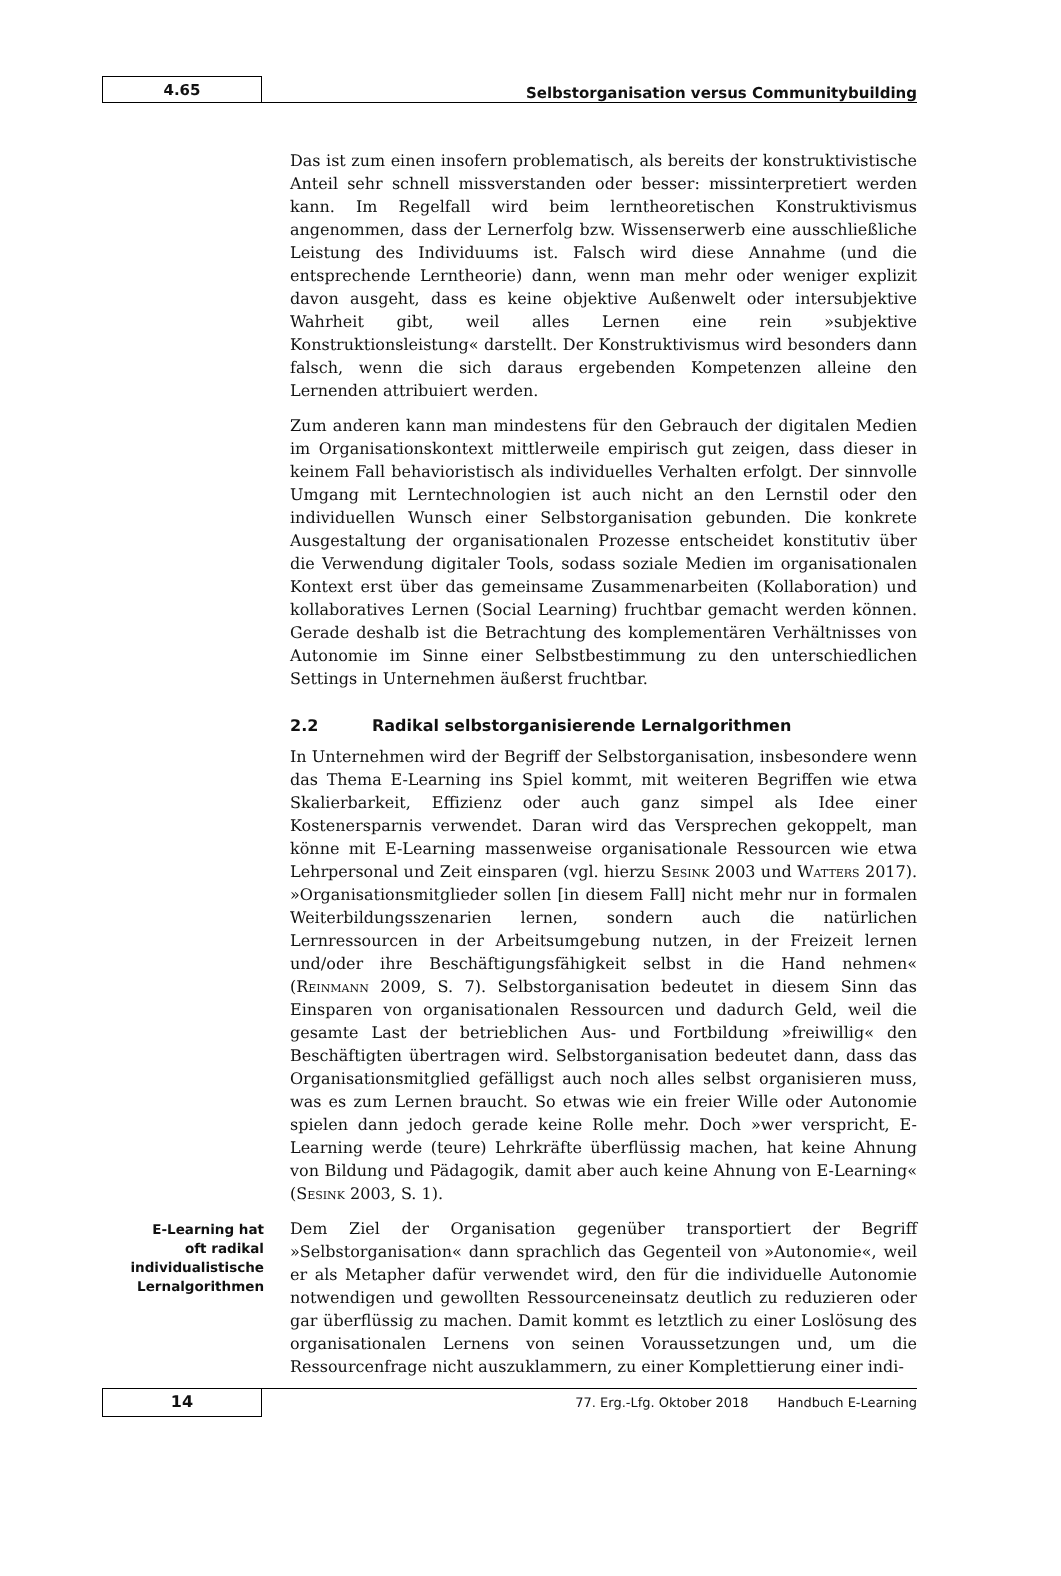4.65
Selbstorganisation versus Communitybuilding
Das ist zum einen insofern problematisch, als bereits der konstruktivistische Anteil sehr schnell missverstanden oder besser: missinterpretiert werden kann. Im Regelfall wird beim lerntheoretischen Konstruktivismus angenommen, dass der Lernerfolg bzw. Wissenserwerb eine ausschließliche Leistung des Individuums ist. Falsch wird diese Annahme (und die entsprechende Lerntheorie) dann, wenn man mehr oder weniger explizit davon ausgeht, dass es keine objektive Außenwelt oder intersubjektive Wahrheit gibt, weil alles Lernen eine rein »subjektive Konstruktionsleistung« darstellt. Der Konstruktivismus wird besonders dann falsch, wenn die sich daraus ergebenden Kompetenzen alleine den Lernenden attribuiert werden.
Zum anderen kann man mindestens für den Gebrauch der digitalen Medien im Organisationskontext mittlerweile empirisch gut zeigen, dass dieser in keinem Fall behavioristisch als individuelles Verhalten erfolgt. Der sinnvolle Umgang mit Lerntechnologien ist auch nicht an den Lernstil oder den individuellen Wunsch einer Selbstorganisation gebunden. Die konkrete Ausgestaltung der organisationalen Prozesse entscheidet konstitutiv über die Verwendung digitaler Tools, sodass soziale Medien im organisationalen Kontext erst über das gemeinsame Zusammenarbeiten (Kollaboration) und kollaboratives Lernen (Social Learning) fruchtbar gemacht werden können. Gerade deshalb ist die Betrachtung des komplementären Verhältnisses von Autonomie im Sinne einer Selbstbestimmung zu den unterschiedlichen Settings in Unternehmen äußerst fruchtbar.
2.2 Radikal selbstorganisierende Lernalgorithmen
In Unternehmen wird der Begriff der Selbstorganisation, insbesondere wenn das Thema E-Learning ins Spiel kommt, mit weiteren Begriffen wie etwa Skalierbarkeit, Effizienz oder auch ganz simpel als Idee einer Kostenersparnis verwendet. Daran wird das Versprechen gekoppelt, man könne mit E-Learning massenweise organisationale Ressourcen wie etwa Lehrpersonal und Zeit einsparen (vgl. hierzu Sesink 2003 und Watters 2017). »Organisationsmitglieder sollen [in diesem Fall] nicht mehr nur in formalen Weiterbildungsszenarien lernen, sondern auch die natürlichen Lernressourcen in der Arbeitsumgebung nutzen, in der Freizeit lernen und/oder ihre Beschäftigungsfähigkeit selbst in die Hand nehmen« (Reinmann 2009, S. 7). Selbstorganisation bedeutet in diesem Sinn das Einsparen von organisationalen Ressourcen und dadurch Geld, weil die gesamte Last der betrieblichen Aus- und Fortbildung »freiwillig« den Beschäftigten übertragen wird. Selbstorganisation bedeutet dann, dass das Organisationsmitglied gefälligst auch noch alles selbst organisieren muss, was es zum Lernen braucht. So etwas wie ein freier Wille oder Autonomie spielen dann jedoch gerade keine Rolle mehr. Doch »wer verspricht, E-Learning werde (teure) Lehrkräfte überflüssig machen, hat keine Ahnung von Bildung und Pädagogik, damit aber auch keine Ahnung von E-Learning« (Sesink 2003, S. 1).
E-Learning hat
oft radikal
individualistische
Lernalgorithmen
Dem Ziel der Organisation gegenüber transportiert der Begriff »Selbstorganisation« dann sprachlich das Gegenteil von »Autonomie«, weil er als Metapher dafür verwendet wird, den für die individuelle Autonomie notwendigen und gewollten Ressourceneinsatz deutlich zu reduzieren oder gar überflüssig zu machen. Damit kommt es letztlich zu einer Loslösung des organisationalen Lernens von seinen Voraussetzungen und, um die Ressourcenfrage nicht auszuklammern, zu einer Komplettierung einer indi-
14
77. Erg.-Lfg. Oktober 2018 Handbuch E-Learning